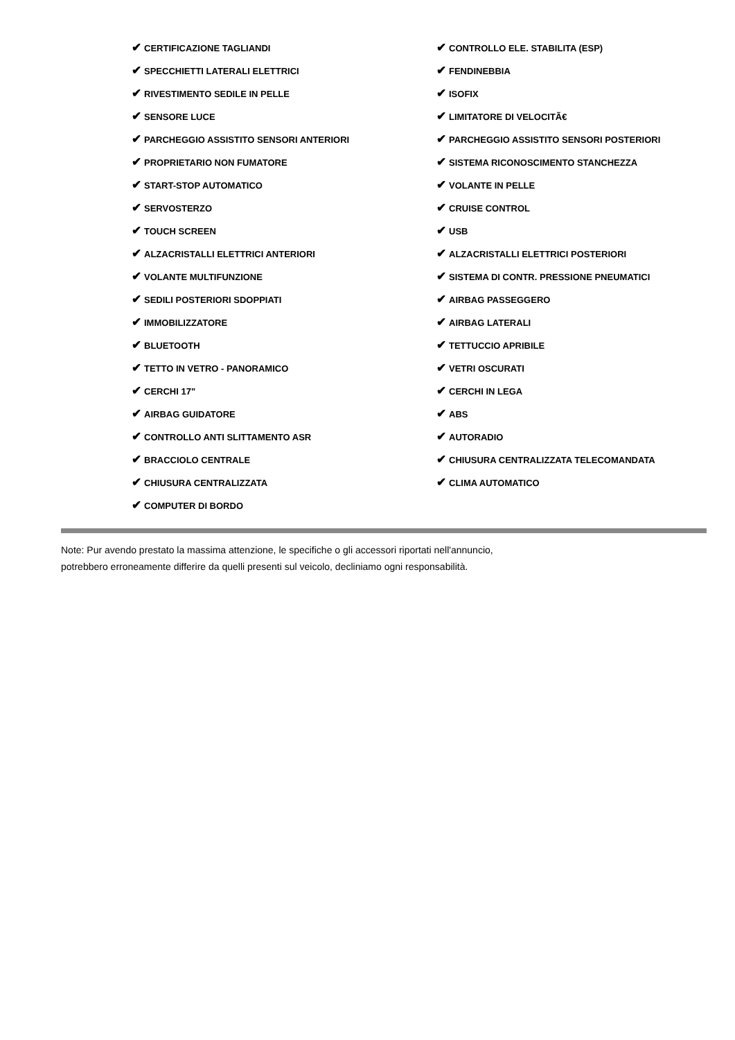| ✔ CERTIFICAZIONE TAGLIANDI | ✔ CONTROLLO ELE. STABILITA (ESP) |
| ✔ SPECCHIETTI LATERALI ELETTRICI | ✔ FENDINEBBIA |
| ✔ RIVESTIMENTO SEDILE IN PELLE | ✔ ISOFIX |
| ✔ SENSORE LUCE | ✔ LIMITATORE DI VELOCITÃ€ |
| ✔ PARCHEGGIO ASSISTITO SENSORI ANTERIORI | ✔ PARCHEGGIO ASSISTITO SENSORI POSTERIORI |
| ✔ PROPRIETARIO NON FUMATORE | ✔ SISTEMA RICONOSCIMENTO STANCHEZZA |
| ✔ START-STOP AUTOMATICO | ✔ VOLANTE IN PELLE |
| ✔ SERVOSTERZO | ✔ CRUISE CONTROL |
| ✔ TOUCH SCREEN | ✔ USB |
| ✔ ALZACRISTALLI ELETTRICI ANTERIORI | ✔ ALZACRISTALLI ELETTRICI POSTERIORI |
| ✔ VOLANTE MULTIFUNZIONE | ✔ SISTEMA DI CONTR. PRESSIONE PNEUMATICI |
| ✔ SEDILI POSTERIORI SDOPPIATI | ✔ AIRBAG PASSEGGERO |
| ✔ IMMOBILIZZATORE | ✔ AIRBAG LATERALI |
| ✔ BLUETOOTH | ✔ TETTUCCIO APRIBILE |
| ✔ TETTO IN VETRO - PANORAMICO | ✔ VETRI OSCURATI |
| ✔ CERCHI 17" | ✔ CERCHI IN LEGA |
| ✔ AIRBAG GUIDATORE | ✔ ABS |
| ✔ CONTROLLO ANTI SLITTAMENTO ASR | ✔ AUTORADIO |
| ✔ BRACCIOLO CENTRALE | ✔ CHIUSURA CENTRALIZZATA TELECOMANDATA |
| ✔ CHIUSURA CENTRALIZZATA | ✔ CLIMA AUTOMATICO |
| ✔ COMPUTER DI BORDO | |
Note: Pur avendo prestato la massima attenzione, le specifiche o gli accessori riportati nell'annuncio,
potrebbero erroneamente differire da quelli presenti sul veicolo, decliniamo ogni responsabilità.